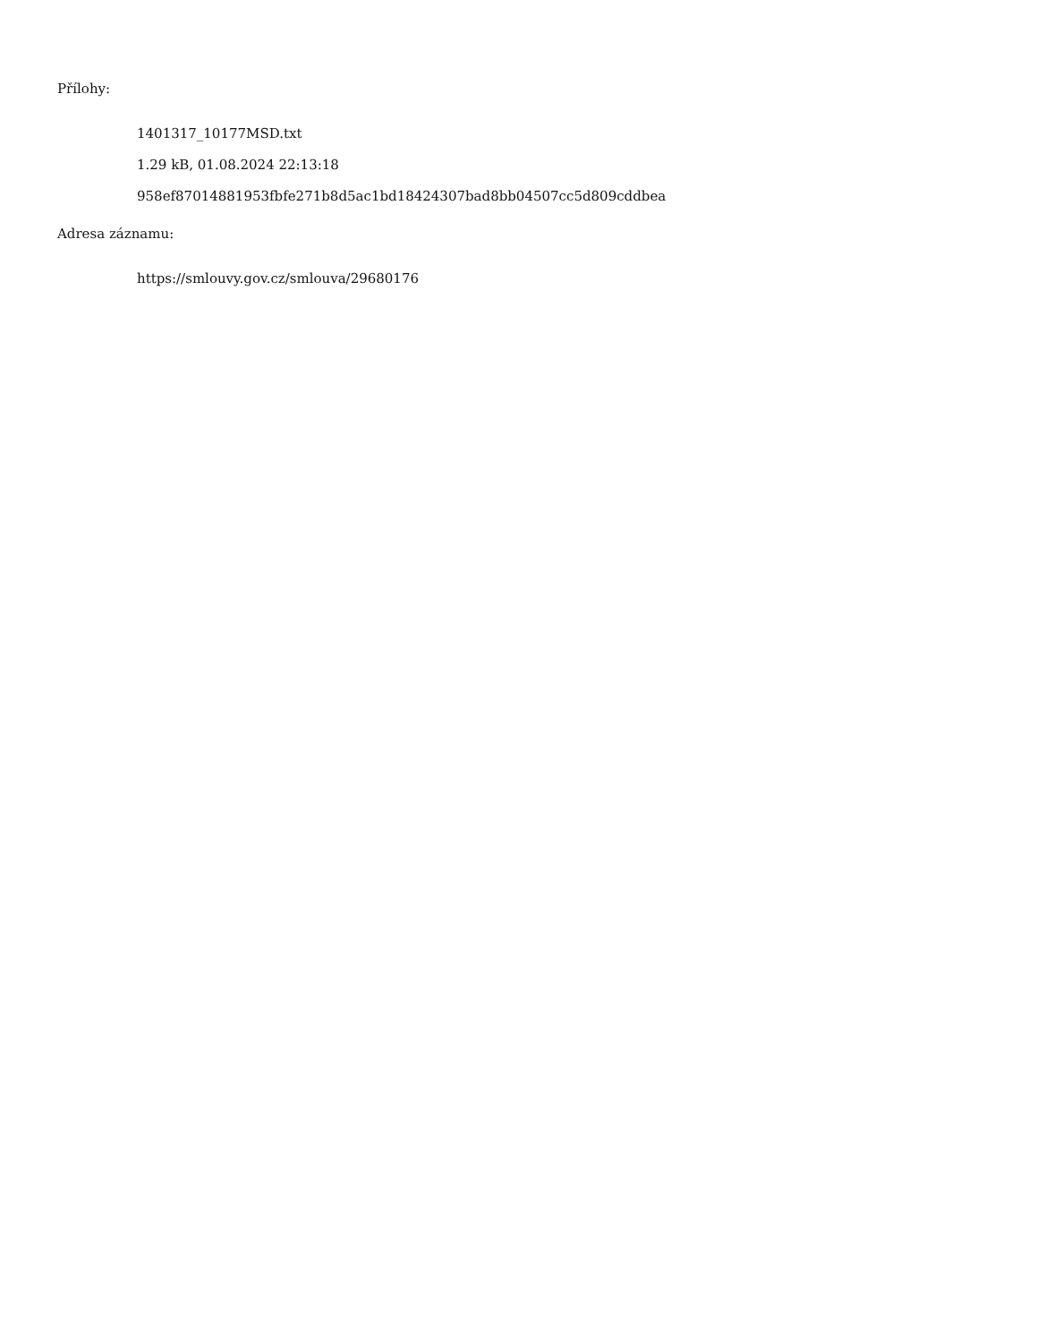Přílohy:
1401317_10177MSD.txt
1.29 kB, 01.08.2024 22:13:18
958ef87014881953fbfe271b8d5ac1bd18424307bad8bb04507cc5d809cddbea
Adresa záznamu:
https://smlouvy.gov.cz/smlouva/29680176